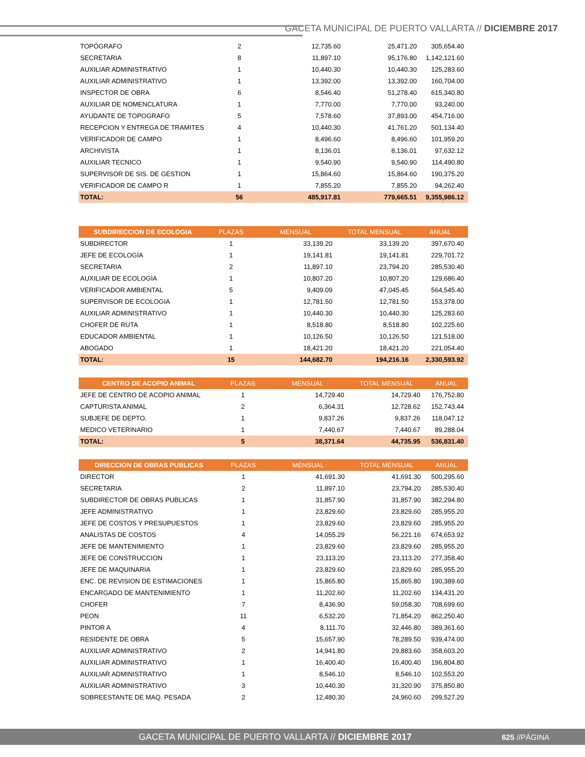GACETA MUNICIPAL DE PUERTO VALLARTA // DICIEMBRE 2017
| TOPÓGRAFO | 2 | 12,735.60 | 25,471.20 | 305,654.40 |
| SECRETARIA | 8 | 11,897.10 | 95,176.80 | 1,142,121.60 |
| AUXILIAR ADMINISTRATIVO | 1 | 10,440.30 | 10,440.30 | 125,283.60 |
| AUXILIAR ADMINISTRATIVO | 1 | 13,392.00 | 13,392.00 | 160,704.00 |
| INSPECTOR DE OBRA | 6 | 8,546.40 | 51,278.40 | 615,340.80 |
| AUXILIAR DE NOMENCLATURA | 1 | 7,770.00 | 7,770.00 | 93,240.00 |
| AYUDANTE DE TOPOGRAFO | 5 | 7,578.60 | 37,893.00 | 454,716.00 |
| RECEPCION Y ENTREGA DE TRAMITES | 4 | 10,440.30 | 41,761.20 | 501,134.40 |
| VERIFICADOR DE CAMPO | 1 | 8,496.60 | 8,496.60 | 101,959.20 |
| ARCHIVISTA | 1 | 8,136.01 | 8,136.01 | 97,632.12 |
| AUXILIAR TECNICO | 1 | 9,540.90 | 9,540.90 | 114,490.80 |
| SUPERVISOR DE SIS. DE GESTION | 1 | 15,864.60 | 15,864.60 | 190,375.20 |
| VERIFICADOR DE CAMPO R | 1 | 7,855.20 | 7,855.20 | 94,262.40 |
| TOTAL: | 56 | 485,917.81 | 779,665.51 | 9,355,986.12 |
| SUBDIRECCION DE ECOLOGIA | PLAZAS | MENSUAL | TOTAL MENSUAL | ANUAL |
| --- | --- | --- | --- | --- |
| SUBDIRECTOR | 1 | 33,139.20 | 33,139.20 | 397,670.40 |
| JEFE DE ECOLOGÍA | 1 | 19,141.81 | 19,141.81 | 229,701.72 |
| SECRETARIA | 2 | 11,897.10 | 23,794.20 | 285,530.40 |
| AUXILIAR DE ECOLOGÌA | 1 | 10,807.20 | 10,807.20 | 129,686.40 |
| VERIFICADOR AMBIENTAL | 5 | 9,409.09 | 47,045.45 | 564,545.40 |
| SUPERVISOR DE ECOLOGIA | 1 | 12,781.50 | 12,781.50 | 153,378.00 |
| AUXILIAR ADMINISTRATIVO | 1 | 10,440.30 | 10,440.30 | 125,283.60 |
| CHOFER DE RUTA | 1 | 8,518.80 | 8,518.80 | 102,225.60 |
| EDUCADOR AMBIENTAL | 1 | 10,126.50 | 10,126.50 | 121,518.00 |
| ABOGADO | 1 | 18,421.20 | 18,421.20 | 221,054.40 |
| TOTAL: | 15 | 144,682.70 | 194,216.16 | 2,330,593.92 |
| CENTRO DE ACOPIO ANIMAL | PLAZAS | MENSUAL | TOTAL MENSUAL | ANUAL |
| --- | --- | --- | --- | --- |
| JEFE DE CENTRO DE ACOPIO ANIMAL | 1 | 14,729.40 | 14,729.40 | 176,752.80 |
| CAPTURISTA ANIMAL | 2 | 6,364.31 | 12,728.62 | 152,743.44 |
| SUBJEFE DE DEPTO. | 1 | 9,837.26 | 9,837.26 | 118,047.12 |
| MEDICO VETERINARIO | 1 | 7,440.67 | 7,440.67 | 89,288.04 |
| TOTAL: | 5 | 38,371.64 | 44,735.95 | 536,831.40 |
| DIRECCION DE OBRAS PUBLICAS | PLAZAS | MENSUAL | TOTAL MENSUAL | ANUAL |
| --- | --- | --- | --- | --- |
| DIRECTOR | 1 | 41,691.30 | 41,691.30 | 500,295.60 |
| SECRETARIA | 2 | 11,897.10 | 23,794.20 | 285,530.40 |
| SUBDIRECTOR DE OBRAS PUBLICAS | 1 | 31,857.90 | 31,857.90 | 382,294.80 |
| JEFE ADMINISTRATIVO | 1 | 23,829.60 | 23,829.60 | 285,955.20 |
| JEFE DE COSTOS Y PRESUPUESTOS | 1 | 23,829.60 | 23,829.60 | 285,955.20 |
| ANALISTAS DE COSTOS | 4 | 14,055.29 | 56,221.16 | 674,653.92 |
| JEFE DE MANTENIMIENTO | 1 | 23,829.60 | 23,829.60 | 285,955.20 |
| JEFE DE CONSTRUCCION | 1 | 23,113.20 | 23,113.20 | 277,358.40 |
| JEFE DE MAQUINARIA | 1 | 23,829.60 | 23,829.60 | 285,955.20 |
| ENC. DE REVISION DE ESTIMACIONES | 1 | 15,865.80 | 15,865.80 | 190,389.60 |
| ENCARGADO DE MANTENIMIENTO | 1 | 11,202.60 | 11,202.60 | 134,431.20 |
| CHOFER | 7 | 8,436.90 | 59,058.30 | 708,699.60 |
| PEON | 11 | 6,532.20 | 71,854.20 | 862,250.40 |
| PINTOR A | 4 | 8,111.70 | 32,446.80 | 389,361.60 |
| RESIDENTE DE OBRA | 5 | 15,657.90 | 78,289.50 | 939,474.00 |
| AUXILIAR ADMINISTRATIVO | 2 | 14,941.80 | 29,883.60 | 358,603.20 |
| AUXILIAR ADMINISTRATIVO | 1 | 16,400.40 | 16,400.40 | 196,804.80 |
| AUXILIAR ADMINISTRATIVO | 1 | 8,546.10 | 8,546.10 | 102,553.20 |
| AUXILIAR ADMINISTRATIVO | 3 | 10,440.30 | 31,320.90 | 375,850.80 |
| SOBREESTANTE DE MAQ. PESADA | 2 | 12,480.30 | 24,960.60 | 299,527.20 |
GACETA MUNICIPAL DE PUERTO VALLARTA // DICIEMBRE 2017 625 //PÁGINA